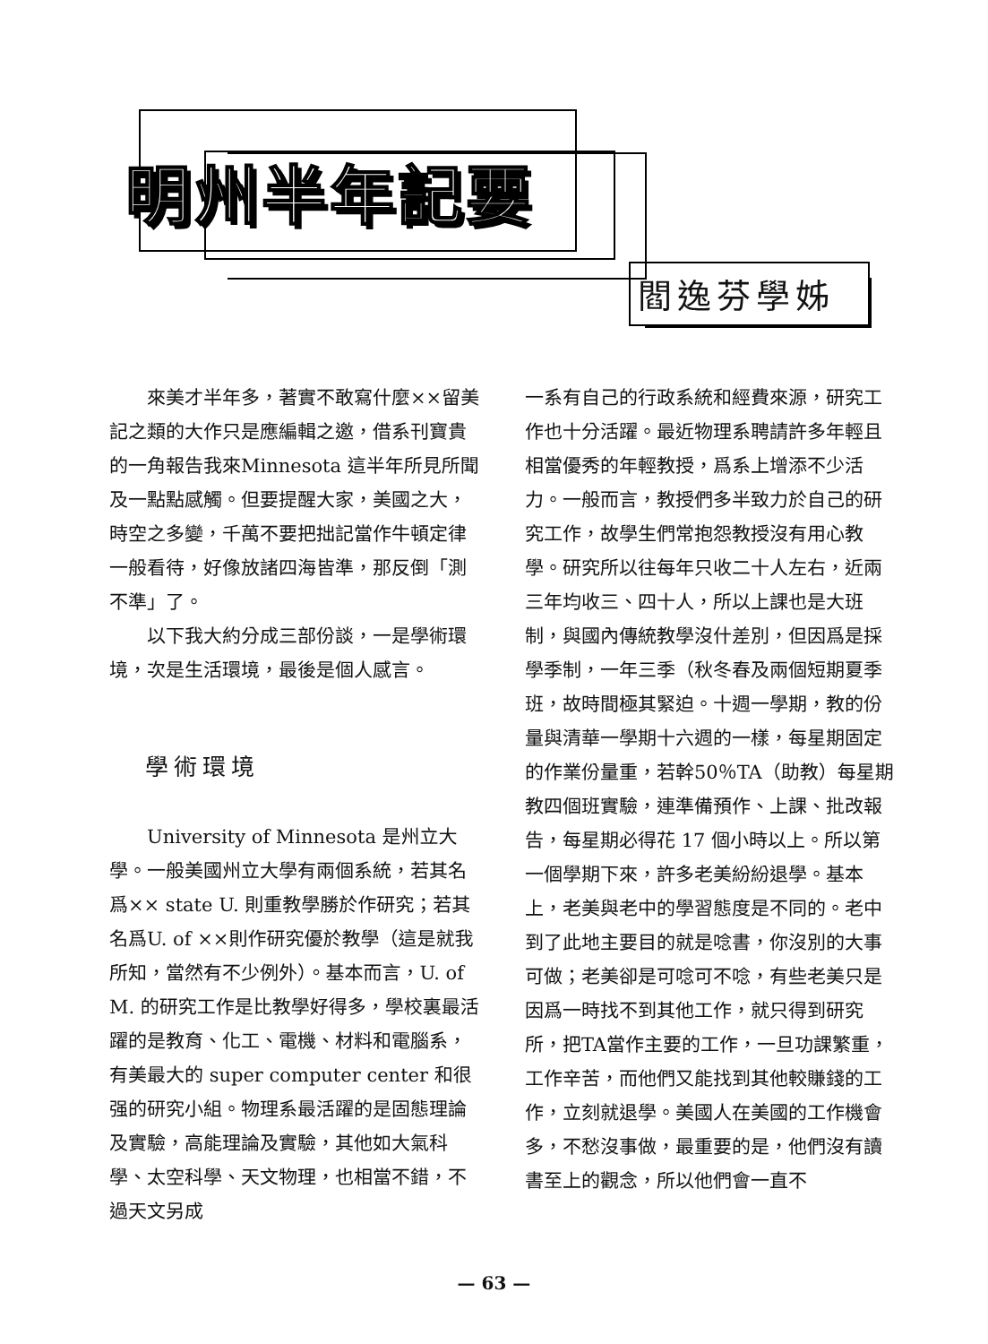明州半年記要
閻逸芬學姊
來美才半年多，著實不敢寫什麼××留美記之類的大作只是應編輯之邀，借系刊寶貴的一角報告我來Minnesota 這半年所見所聞及一點點感觸。但要提醒大家，美國之大，時空之多變，千萬不要把拙記當作牛頓定律一般看待，好像放諸四海皆準，那反倒「測不準」了。
以下我大約分成三部份談，一是學術環境，次是生活環境，最後是個人感言。
學術環境
University of Minnesota 是州立大學。一般美國州立大學有兩個系統，若其名爲×× state U. 則重教學勝於作研究；若其名爲U. of ××則作研究優於教學（這是就我所知，當然有不少例外）。基本而言，U. of M. 的研究工作是比教學好得多，學校裏最活躍的是教育、化工、電機、材料和電腦系，有美最大的 super computer center 和很强的研究小組。物理系最活躍的是固態理論及實驗，高能理論及實驗，其他如大氣科學、太空科學、天文物理，也相當不錯，不過天文另成
一系有自己的行政系統和經費來源，研究工作也十分活躍。最近物理系聘請許多年輕且相當優秀的年輕教授，爲系上增添不少活力。一般而言，教授們多半致力於自己的研究工作，故學生們常抱怨教授沒有用心教學。研究所以往每年只收二十人左右，近兩三年均收三、四十人，所以上課也是大班制，與國內傳統教學沒什差別，但因爲是採學季制，一年三季（秋冬春及兩個短期夏季班，故時間極其緊迫。十週一學期，教的份量與清華一學期十六週的一樣，每星期固定的作業份量重，若幹50％TA（助教）每星期教四個班實驗，連準備預作、上課、批改報告，每星期必得花 17 個小時以上。所以第一個學期下來，許多老美紛紛退學。基本上，老美與老中的學習態度是不同的。老中到了此地主要目的就是唸書，你沒別的大事可做；老美卻是可唸可不唸，有些老美只是因爲一時找不到其他工作，就只得到研究所，把TA當作主要的工作，一旦功課繁重，工作辛苦，而他們又能找到其他較賺錢的工作，立刻就退學。美國人在美國的工作機會多，不愁沒事做，最重要的是，他們沒有讀書至上的觀念，所以他們會一直不
— 63 —